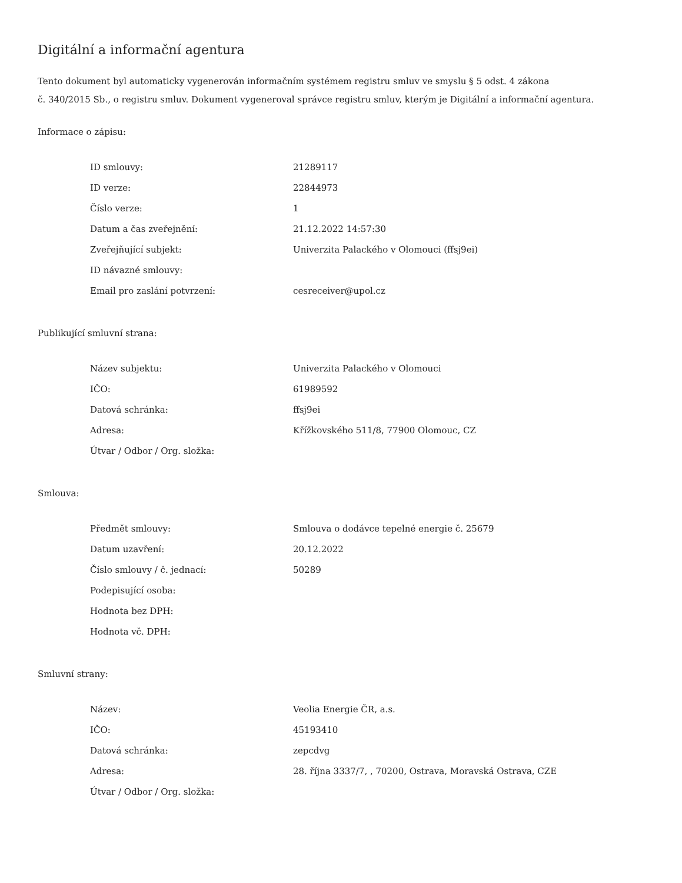Digitální a informační agentura
Tento dokument byl automaticky vygenerován informačním systémem registru smluv ve smyslu § 5 odst. 4 zákona
č. 340/2015 Sb., o registru smluv. Dokument vygeneroval správce registru smluv, kterým je Digitální a informační agentura.
Informace o zápisu:
| ID smlouvy: | 21289117 |
| ID verze: | 22844973 |
| Číslo verze: | 1 |
| Datum a čas zveřejnění: | 21.12.2022 14:57:30 |
| Zveřejňující subjekt: | Univerzita Palackého v Olomouci (ffsj9ei) |
| ID návazné smlouvy: | |
| Email pro zaslání potvrzení: | cesreceiver@upol.cz |
Publikující smluvní strana:
| Název subjektu: | Univerzita Palackého v Olomouci |
| IČO: | 61989592 |
| Datová schránka: | ffsj9ei |
| Adresa: | Křížkovského 511/8, 77900 Olomouc, CZ |
| Útvar / Odbor / Org. složka: | |
Smlouva:
| Předmět smlouvy: | Smlouva o dodávce tepelné energie č. 25679 |
| Datum uzavření: | 20.12.2022 |
| Číslo smlouvy / č. jednací: | 50289 |
| Podepisující osoba: | |
| Hodnota bez DPH: | |
| Hodnota vč. DPH: | |
Smluvní strany:
| Název: | Veolia Energie ČR, a.s. |
| IČO: | 45193410 |
| Datová schránka: | zepcdvg |
| Adresa: | 28. října 3337/7, , 70200, Ostrava, Moravská Ostrava, CZE |
| Útvar / Odbor / Org. složka: | |